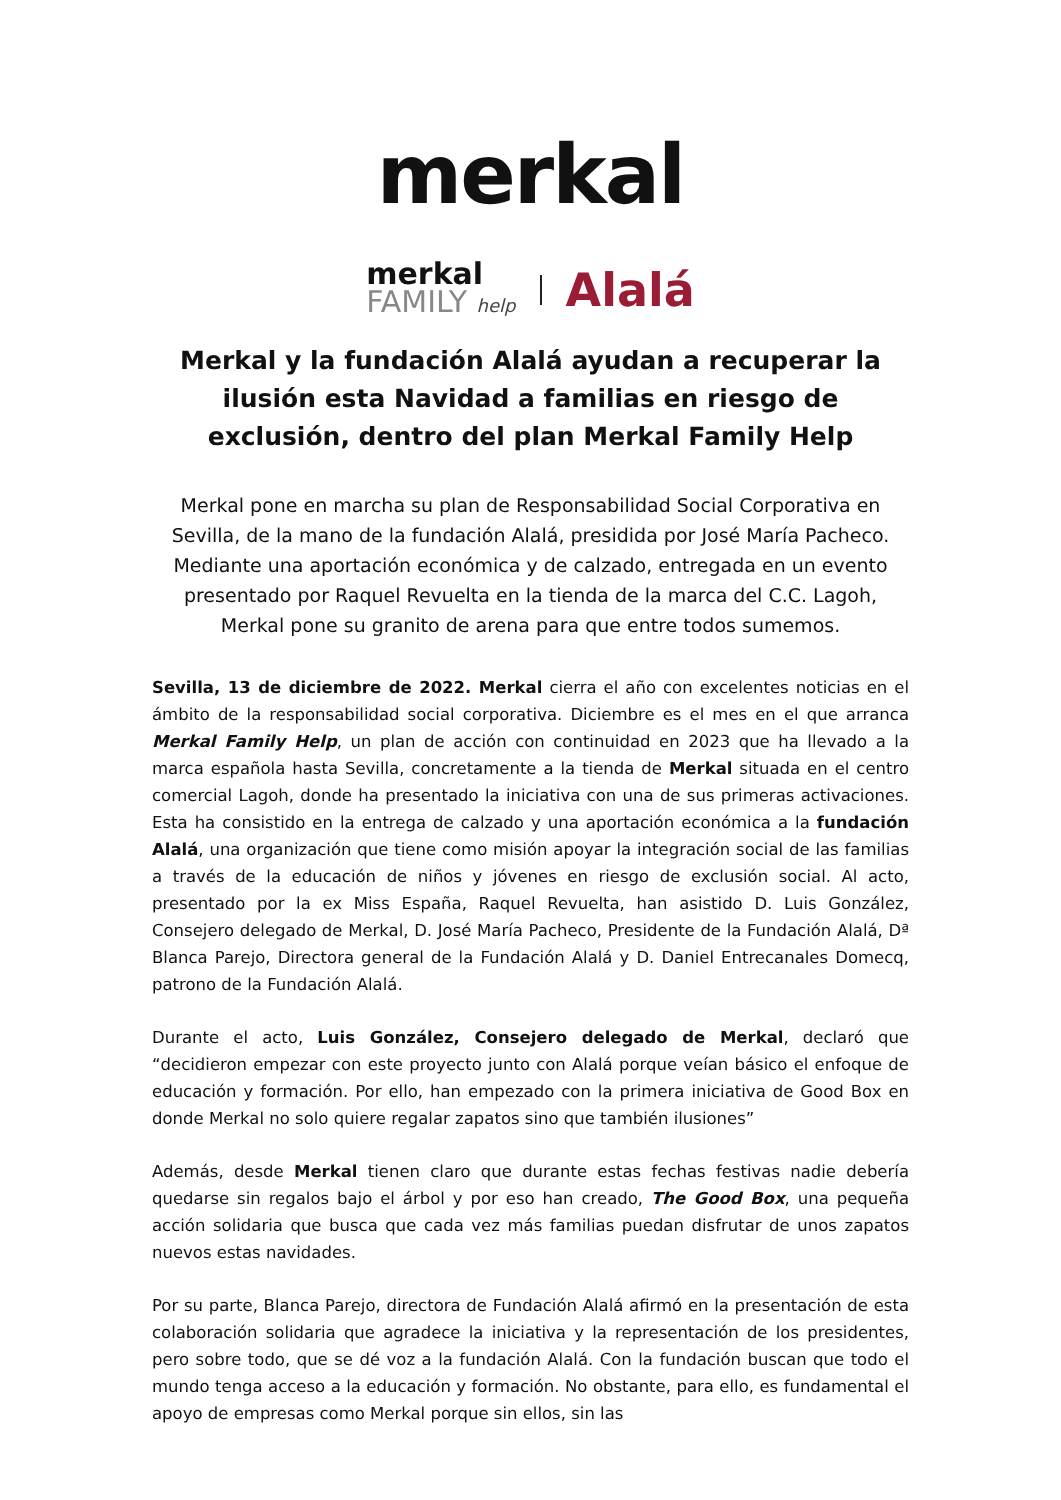merkal
merkal
FAMILY help
Alalá
Merkal y la fundación Alalá ayudan a recuperar la ilusión esta Navidad a familias en riesgo de exclusión, dentro del plan Merkal Family Help
Merkal pone en marcha su plan de Responsabilidad Social Corporativa en Sevilla, de la mano de la fundación Alalá, presidida por José María Pacheco. Mediante una aportación económica y de calzado, entregada en un evento presentado por Raquel Revuelta en la tienda de la marca del C.C. Lagoh, Merkal pone su granito de arena para que entre todos sumemos.
Sevilla, 13 de diciembre de 2022. Merkal cierra el año con excelentes noticias en el ámbito de la responsabilidad social corporativa. Diciembre es el mes en el que arranca Merkal Family Help, un plan de acción con continuidad en 2023 que ha llevado a la marca española hasta Sevilla, concretamente a la tienda de Merkal situada en el centro comercial Lagoh, donde ha presentado la iniciativa con una de sus primeras activaciones. Esta ha consistido en la entrega de calzado y una aportación económica a la fundación Alalá, una organización que tiene como misión apoyar la integración social de las familias a través de la educación de niños y jóvenes en riesgo de exclusión social. Al acto, presentado por la ex Miss España, Raquel Revuelta, han asistido D. Luis González, Consejero delegado de Merkal, D. José María Pacheco, Presidente de la Fundación Alalá, Dª Blanca Parejo, Directora general de la Fundación Alalá y D. Daniel Entrecanales Domecq, patrono de la Fundación Alalá.
Durante el acto, Luis González, Consejero delegado de Merkal, declaró que “decidieron empezar con este proyecto junto con Alalá porque veían básico el enfoque de educación y formación. Por ello, han empezado con la primera iniciativa de Good Box en donde Merkal no solo quiere regalar zapatos sino que también ilusiones”
Además, desde Merkal tienen claro que durante estas fechas festivas nadie debería quedarse sin regalos bajo el árbol y por eso han creado, The Good Box, una pequeña acción solidaria que busca que cada vez más familias puedan disfrutar de unos zapatos nuevos estas navidades.
Por su parte, Blanca Parejo, directora de Fundación Alalá afirmó en la presentación de esta colaboración solidaria que agradece la iniciativa y la representación de los presidentes, pero sobre todo, que se dé voz a la fundación Alalá. Con la fundación buscan que todo el mundo tenga acceso a la educación y formación. No obstante, para ello, es fundamental el apoyo de empresas como Merkal porque sin ellos, sin las